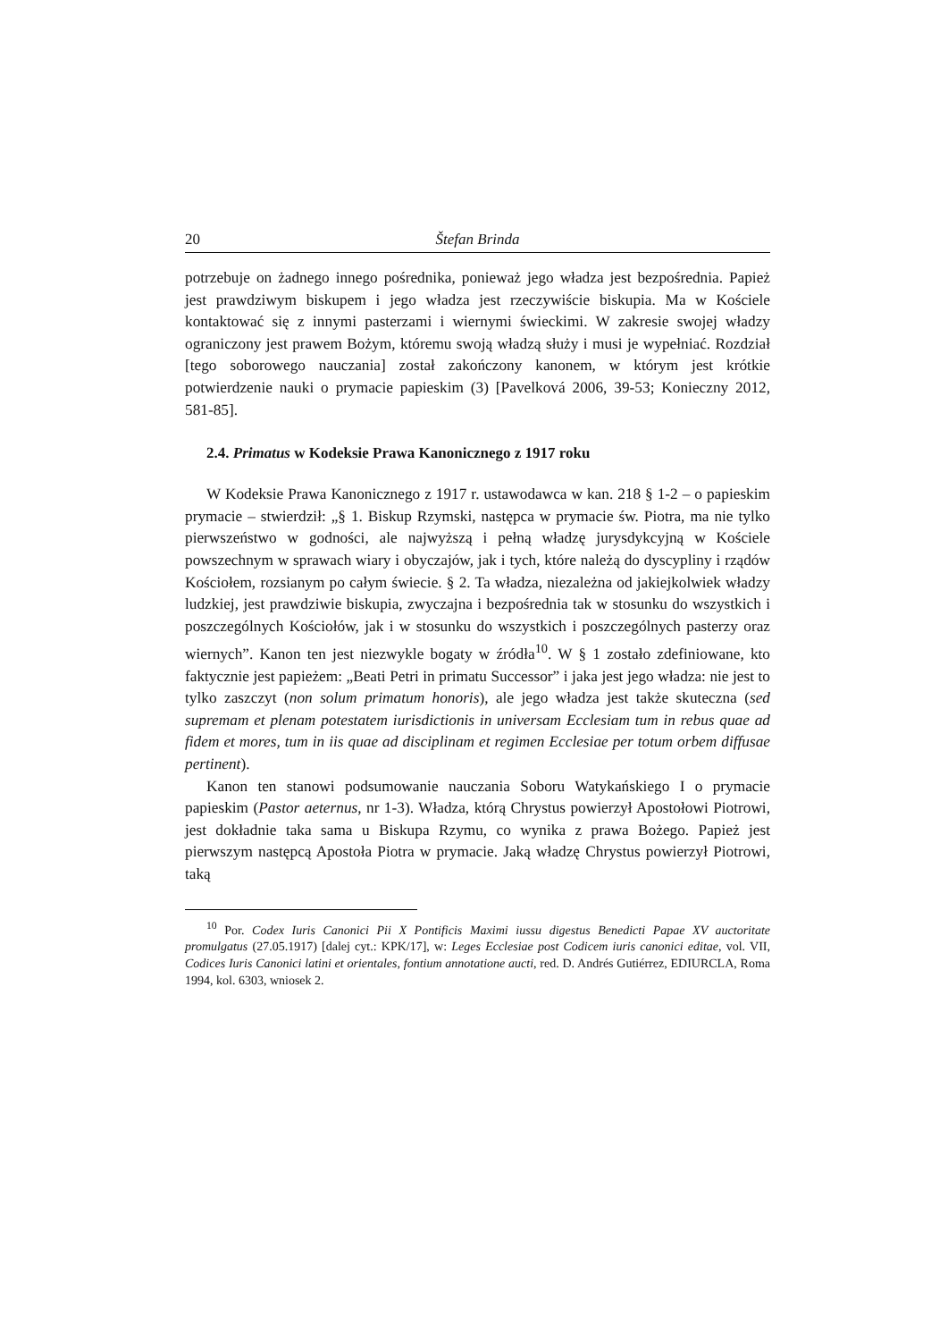20 Štefan Brinda
potrzebuje on żadnego innego pośrednika, ponieważ jego władza jest bezpośrednia. Papież jest prawdziwym biskupem i jego władza jest rzeczywiście biskupia. Ma w Kościele kontaktować się z innymi pasterzami i wiernymi świeckimi. W zakresie swojej władzy ograniczony jest prawem Bożym, któremu swoją władzą służy i musi je wypełniać. Rozdział [tego soborowego nauczania] został zakończony kanonem, w którym jest krótkie potwierdzenie nauki o prymacie papieskim (3) [Pavelková 2006, 39-53; Konieczny 2012, 581-85].
2.4. Primatus w Kodeksie Prawa Kanonicznego z 1917 roku
W Kodeksie Prawa Kanonicznego z 1917 r. ustawodawca w kan. 218 § 1-2 – o papieskim prymacie – stwierdził: „§ 1. Biskup Rzymski, następca w prymacie św. Piotra, ma nie tylko pierwszeństwo w godności, ale najwyższą i pełną władzę jurysdykcyjną w Kościele powszechnym w sprawach wiary i obyczajów, jak i tych, które należą do dyscypliny i rządów Kościołem, rozsianym po całym świecie. § 2. Ta władza, niezależna od jakiejkolwiek władzy ludzkiej, jest prawdziwie biskupia, zwyczajna i bezpośrednia tak w stosunku do wszystkich i poszczególnych Kościołów, jak i w stosunku do wszystkich i poszczególnych pasterzy oraz wiernych”. Kanon ten jest niezwykle bogaty w źródła<sup>10</sup>. W § 1 zostało zdefiniowane, kto faktycznie jest papieżem: „Beati Petri in primatu Successor” i jaka jest jego władza: nie jest to tylko zaszczyt (non solum primatum honoris), ale jego władza jest także skuteczna (sed supremam et plenam potestatem iurisdictionis in universam Ecclesiam tum in rebus quae ad fidem et mores, tum in iis quae ad disciplinam et regimen Ecclesiae per totum orbem diffusae pertinent).
Kanon ten stanowi podsumowanie nauczania Soboru Watykańskiego I o prymacie papieskim (Pastor aeternus, nr 1-3). Władza, którą Chrystus powierzył Apostołowi Piotrowi, jest dokładnie taka sama u Biskupa Rzymu, co wynika z prawa Bożego. Papież jest pierwszym następcą Apostoła Piotra w prymacie. Jaką władzę Chrystus powierzył Piotrowi, taką
<sup>10</sup> Por. Codex Iuris Canonici Pii X Pontificis Maximi iussu digestus Benedicti Papae XV auctoritate promulgatus (27.05.1917) [dalej cyt.: KPK/17], w: Leges Ecclesiae post Codicem iuris canonici editae, vol. VII, Codices Iuris Canonici latini et orientales, fontium annotatione aucti, red. D. Andrés Gutiérrez, EDIURCLA, Roma 1994, kol. 6303, wniosek 2.